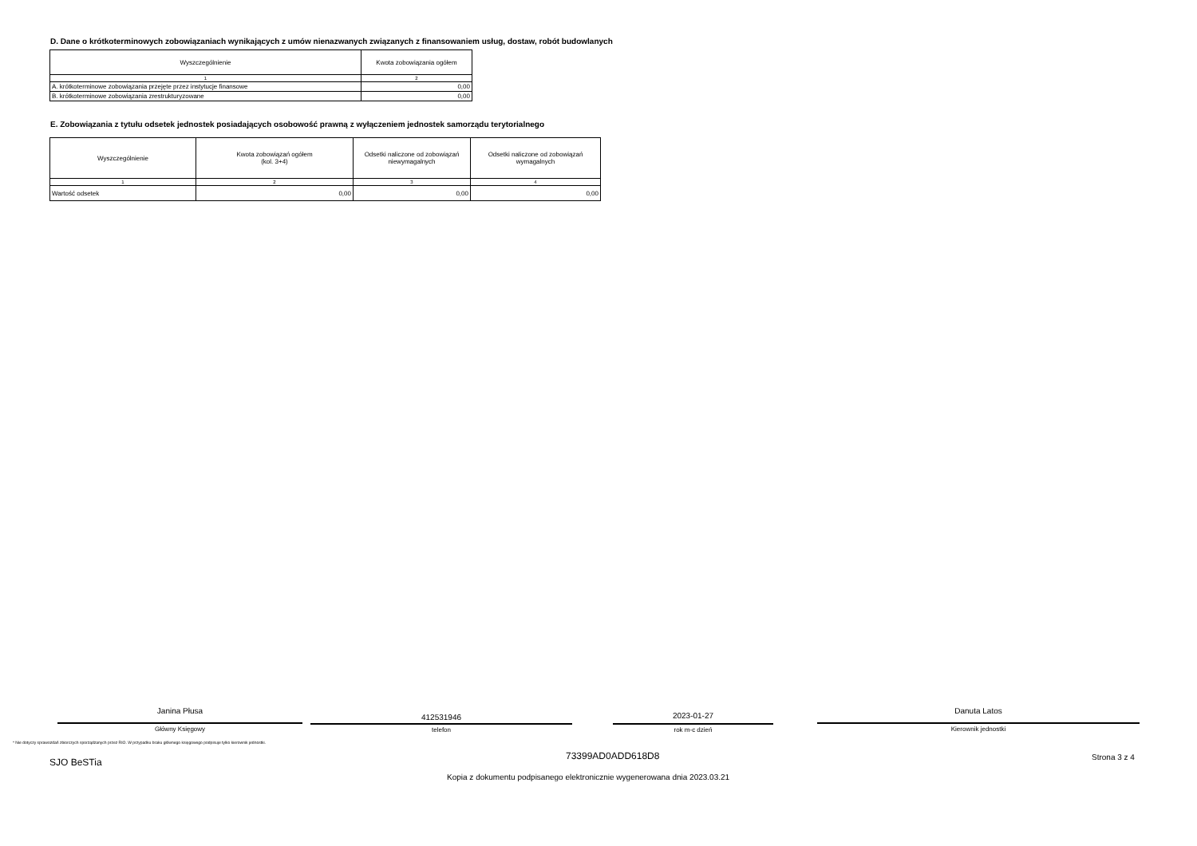D. Dane o krótkoterminowych zobowiązaniach wynikających z umów nienazwanych związanych z finansowaniem usług, dostaw, robót budowlanych
| Wyszczególnienie | Kwota zobowiązania ogółem |
| --- | --- |
| 1 | 2 |
| A. krótkoterminowe zobowiązania przejęte przez instytucje finansowe | 0,00 |
| B. krótkoterminowe zobowiązania zrestrukturyzowane | 0,00 |
E. Zobowiązania z tytułu odsetek jednostek posiadających osobowość prawną z wyłączeniem jednostek samorządu terytorialnego
| Wyszczególnienie | Kwota zobowiązań ogółem (kol. 3+4) | Odsetki naliczone od zobowiązań niewymagalnych | Odsetki naliczone od zobowiązań wymagalnych |
| --- | --- | --- | --- |
| 1 | 2 | 3 | 4 |
| Wartość odsetek | 0,00 | 0,00 | 0,00 |
Janina Płusa
Główny Księgowy
412531946
telefon
2023-01-27
rok m-c dzień
Danuta Latos
Kierownik jednostki
* Nie dotyczy sprawozdań zbiorczych sporządzanych przez RIO. W przypadku braku głównego księgowego podpisuje tylko kierownik jednostki.
SJO BeSTia
73399AD0ADD618D8 Strona 3 z 4
Kopia z dokumentu podpisanego elektronicznie wygenerowana dnia 2023.03.21